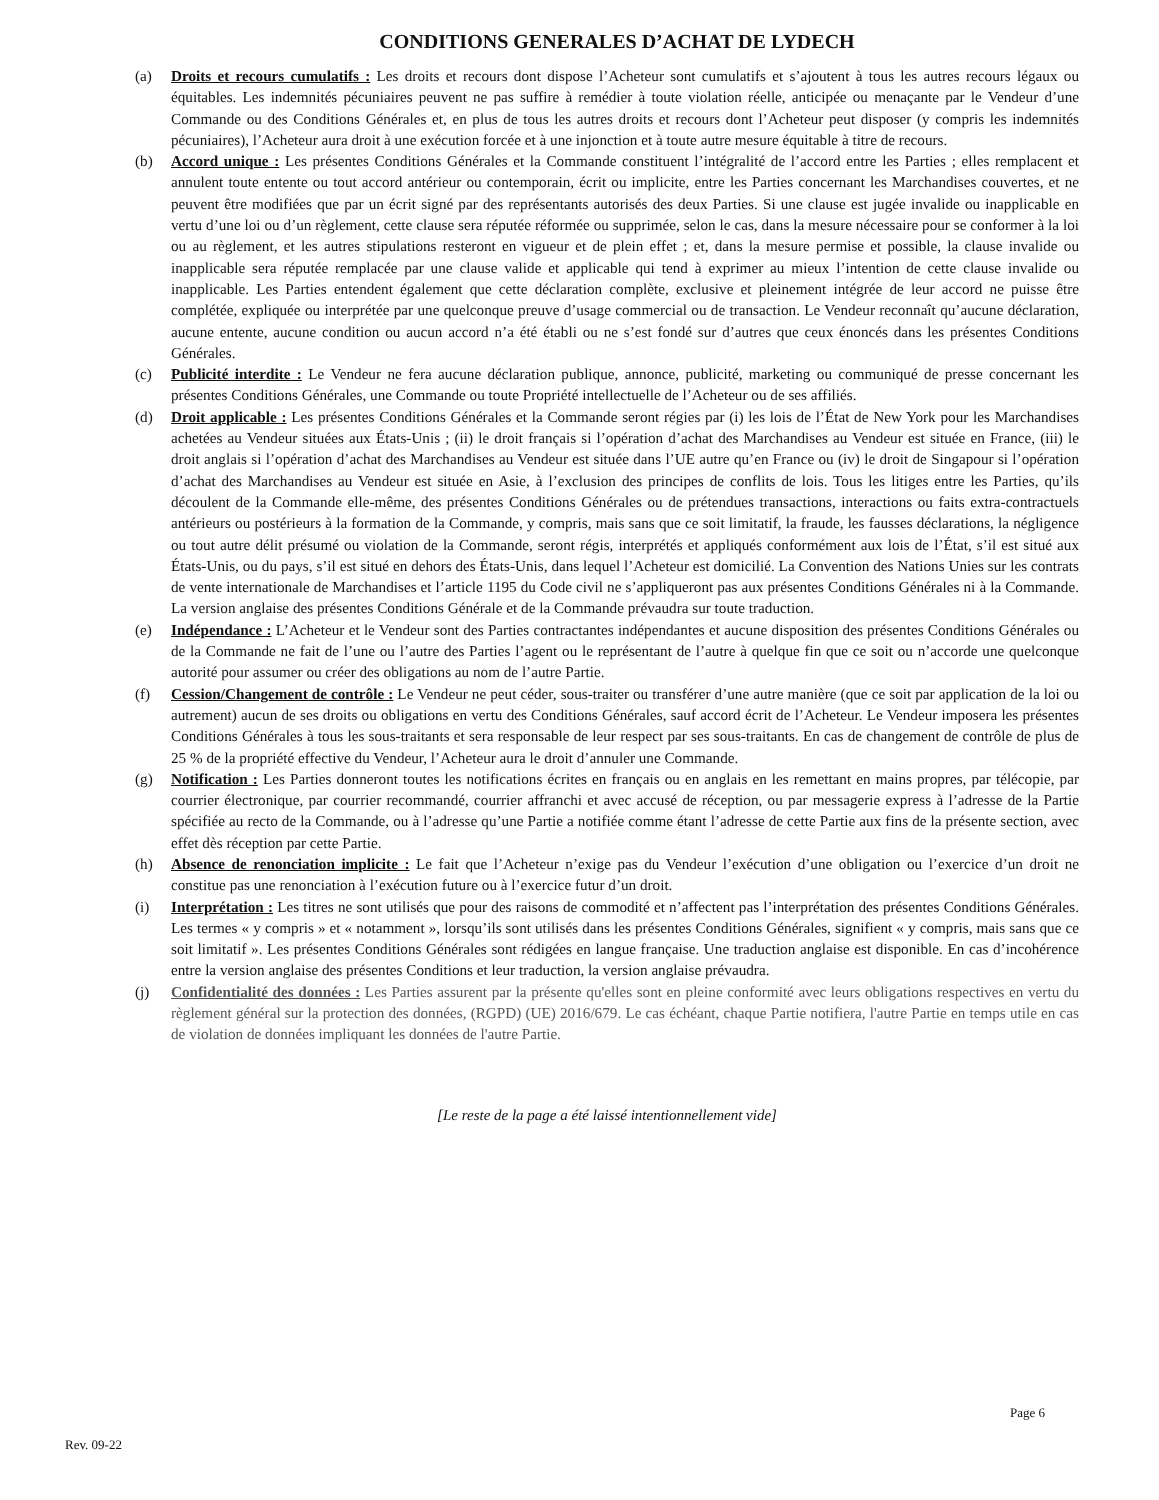CONDITIONS GENERALES D’ACHAT DE LYDECH
(a) Droits et recours cumulatifs : Les droits et recours dont dispose l’Acheteur sont cumulatifs et s’ajoutent à tous les autres recours légaux ou équitables. Les indemnités pécuniaires peuvent ne pas suffire à remédier à toute violation réelle, anticipée ou menaçante par le Vendeur d’une Commande ou des Conditions Générales et, en plus de tous les autres droits et recours dont l’Acheteur peut disposer (y compris les indemnités pécuniaires), l’Acheteur aura droit à une exécution forcée et à une injonction et à toute autre mesure équitable à titre de recours.
(b) Accord unique : Les présentes Conditions Générales et la Commande constituent l’intégralité de l’accord entre les Parties ; elles remplacent et annulent toute entente ou tout accord antérieur ou contemporain, écrit ou implicite, entre les Parties concernant les Marchandises couvertes, et ne peuvent être modifiées que par un écrit signé par des représentants autorisés des deux Parties. Si une clause est jugée invalide ou inapplicable en vertu d’une loi ou d’un règlement, cette clause sera réputée réformée ou supprimée, selon le cas, dans la mesure nécessaire pour se conformer à la loi ou au règlement, et les autres stipulations resteront en vigueur et de plein effet ; et, dans la mesure permise et possible, la clause invalide ou inapplicable sera réputée remplacée par une clause valide et applicable qui tend à exprimer au mieux l’intention de cette clause invalide ou inapplicable. Les Parties entendent également que cette déclaration complète, exclusive et pleinement intégrée de leur accord ne puisse être complétée, expliquée ou interprétée par une quelconque preuve d’usage commercial ou de transaction. Le Vendeur reconnaît qu’aucune déclaration, aucune entente, aucune condition ou aucun accord n’a été établi ou ne s’est fondé sur d’autres que ceux énoncés dans les présentes Conditions Générales.
(c) Publicité interdite : Le Vendeur ne fera aucune déclaration publique, annonce, publicité, marketing ou communiqué de presse concernant les présentes Conditions Générales, une Commande ou toute Propriété intellectuelle de l’Acheteur ou de ses affiliés.
(d) Droit applicable : Les présentes Conditions Générales et la Commande seront régies par (i) les lois de l’État de New York pour les Marchandises achetées au Vendeur situées aux États-Unis ; (ii) le droit français si l’opération d’achat des Marchandises au Vendeur est située en France, (iii) le droit anglais si l’opération d’achat des Marchandises au Vendeur est située dans l’UE autre qu’en France ou (iv) le droit de Singapour si l’opération d’achat des Marchandises au Vendeur est située en Asie, à l’exclusion des principes de conflits de lois. Tous les litiges entre les Parties, qu’ils découlent de la Commande elle-même, des présentes Conditions Générales ou de prétendues transactions, interactions ou faits extra-contractuels antérieurs ou postérieurs à la formation de la Commande, y compris, mais sans que ce soit limitatif, la fraude, les fausses déclarations, la négligence ou tout autre délit présumé ou violation de la Commande, seront régis, interprétés et appliqués conformément aux lois de l’État, s’il est situé aux États-Unis, ou du pays, s’il est situé en dehors des États-Unis, dans lequel l’Acheteur est domicilié. La Convention des Nations Unies sur les contrats de vente internationale de Marchandises et l’article 1195 du Code civil ne s’appliqueront pas aux présentes Conditions Générales ni à la Commande. La version anglaise des présentes Conditions Générale et de la Commande prévaudra sur toute traduction.
(e) Indépendance : L’Acheteur et le Vendeur sont des Parties contractantes indépendantes et aucune disposition des présentes Conditions Générales ou de la Commande ne fait de l’une ou l’autre des Parties l’agent ou le représentant de l’autre à quelque fin que ce soit ou n’accorde une quelconque autorité pour assumer ou créer des obligations au nom de l’autre Partie.
(f) Cession/Changement de contrôle : Le Vendeur ne peut céder, sous-traiter ou transférer d’une autre manière (que ce soit par application de la loi ou autrement) aucun de ses droits ou obligations en vertu des Conditions Générales, sauf accord écrit de l’Acheteur. Le Vendeur imposera les présentes Conditions Générales à tous les sous-traitants et sera responsable de leur respect par ses sous-traitants. En cas de changement de contrôle de plus de 25 % de la propriété effective du Vendeur, l’Acheteur aura le droit d’annuler une Commande.
(g) Notification : Les Parties donneront toutes les notifications écrites en français ou en anglais en les remettant en mains propres, par télécopie, par courrier électronique, par courrier recommandé, courrier affranchi et avec accusé de réception, ou par messagerie express à l’adresse de la Partie spécifiée au recto de la Commande, ou à l’adresse qu’une Partie a notifiée comme étant l’adresse de cette Partie aux fins de la présente section, avec effet dès réception par cette Partie.
(h) Absence de renonciation implicite : Le fait que l’Acheteur n’exige pas du Vendeur l’exécution d’une obligation ou l’exercice d’un droit ne constitue pas une renonciation à l’exécution future ou à l’exercice futur d’un droit.
(i) Interprétation : Les titres ne sont utilisés que pour des raisons de commodité et n’affectent pas l’interprétation des présentes Conditions Générales. Les termes « y compris » et « notamment », lorsqu’ils sont utilisés dans les présentes Conditions Générales, signifient « y compris, mais sans que ce soit limitatif ». Les présentes Conditions Générales sont rédigées en langue française. Une traduction anglaise est disponible. En cas d’incohérence entre la version anglaise des présentes Conditions et leur traduction, la version anglaise prévaudra.
(j) Confidentialité des données : Les Parties assurent par la présente qu'elles sont en pleine conformité avec leurs obligations respectives en vertu du règlement général sur la protection des données, (RGPD) (UE) 2016/679. Le cas échéant, chaque Partie notifiera, l'autre Partie en temps utile en cas de violation de données impliquant les données de l'autre Partie.
[Le reste de la page a été laissé intentionnellement vide]
Page 6
Rev. 09-22